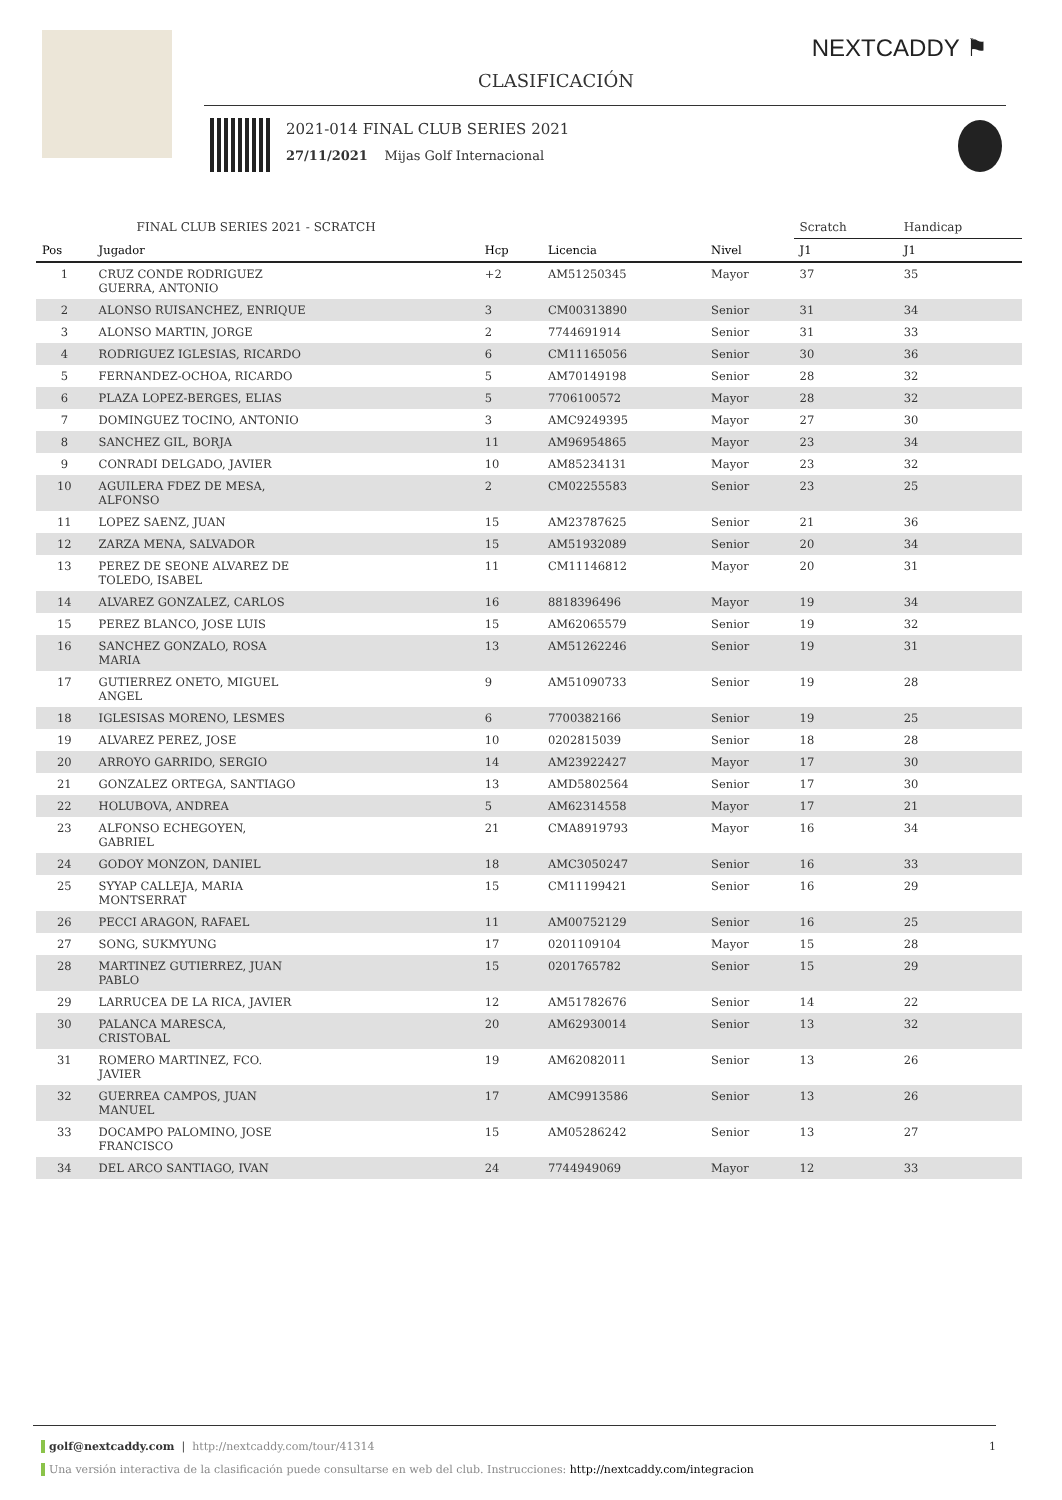NEXTCADDY ⚑
CLASIFICACIÓN
2021-014 FINAL CLUB SERIES 2021
27/11/2021 Mijas Golf Internacional
| | FINAL CLUB SERIES 2021 - SCRATCH | | | | Scratch | Handicap | |
| --- | --- | --- | --- | --- | --- | --- | --- |
| Pos | Jugador | Hcp | Licencia | Nivel | J1 | J1 | |
| 1 | CRUZ CONDE RODRIGUEZ GUERRA, ANTONIO | +2 | AM51250345 | Mayor | 37 | 35 | |
| 2 | ALONSO RUISANCHEZ, ENRIQUE | 3 | CM00313890 | Senior | 31 | 34 | |
| 3 | ALONSO MARTIN, JORGE | 2 | 7744691914 | Senior | 31 | 33 | |
| 4 | RODRIGUEZ IGLESIAS, RICARDO | 6 | CM11165056 | Senior | 30 | 36 | |
| 5 | FERNANDEZ-OCHOA, RICARDO | 5 | AM70149198 | Senior | 28 | 32 | |
| 6 | PLAZA LOPEZ-BERGES, ELIAS | 5 | 7706100572 | Mayor | 28 | 32 | |
| 7 | DOMINGUEZ TOCINO, ANTONIO | 3 | AMC9249395 | Mayor | 27 | 30 | |
| 8 | SANCHEZ GIL, BORJA | 11 | AM96954865 | Mayor | 23 | 34 | |
| 9 | CONRADI DELGADO, JAVIER | 10 | AM85234131 | Mayor | 23 | 32 | |
| 10 | AGUILERA FDEZ DE MESA, ALFONSO | 2 | CM02255583 | Senior | 23 | 25 | |
| 11 | LOPEZ SAENZ, JUAN | 15 | AM23787625 | Senior | 21 | 36 | |
| 12 | ZARZA MENA, SALVADOR | 15 | AM51932089 | Senior | 20 | 34 | |
| 13 | PEREZ DE SEONE ALVAREZ DE TOLEDO, ISABEL | 11 | CM11146812 | Mayor | 20 | 31 | |
| 14 | ALVAREZ GONZALEZ, CARLOS | 16 | 8818396496 | Mayor | 19 | 34 | |
| 15 | PEREZ BLANCO, JOSE LUIS | 15 | AM62065579 | Senior | 19 | 32 | |
| 16 | SANCHEZ GONZALO, ROSA MARIA | 13 | AM51262246 | Senior | 19 | 31 | |
| 17 | GUTIERREZ ONETO, MIGUEL ANGEL | 9 | AM51090733 | Senior | 19 | 28 | |
| 18 | IGLESISAS MORENO, LESMES | 6 | 7700382166 | Senior | 19 | 25 | |
| 19 | ALVAREZ PEREZ, JOSE | 10 | 0202815039 | Senior | 18 | 28 | |
| 20 | ARROYO GARRIDO, SERGIO | 14 | AM23922427 | Mayor | 17 | 30 | |
| 21 | GONZALEZ ORTEGA, SANTIAGO | 13 | AMD5802564 | Senior | 17 | 30 | |
| 22 | HOLUBOVA, ANDREA | 5 | AM62314558 | Mayor | 17 | 21 | |
| 23 | ALFONSO ECHEGOYEN, GABRIEL | 21 | CMA8919793 | Mayor | 16 | 34 | |
| 24 | GODOY MONZON, DANIEL | 18 | AMC3050247 | Senior | 16 | 33 | |
| 25 | SYYAP CALLEJA, MARIA MONTSERRAT | 15 | CM11199421 | Senior | 16 | 29 | |
| 26 | PECCI ARAGON, RAFAEL | 11 | AM00752129 | Senior | 16 | 25 | |
| 27 | SONG, SUKMYUNG | 17 | 0201109104 | Mayor | 15 | 28 | |
| 28 | MARTINEZ GUTIERREZ, JUAN PABLO | 15 | 0201765782 | Senior | 15 | 29 | |
| 29 | LARRUCEA DE LA RICA, JAVIER | 12 | AM51782676 | Senior | 14 | 22 | |
| 30 | PALANCA MARESCA, CRISTOBAL | 20 | AM62930014 | Senior | 13 | 32 | |
| 31 | ROMERO MARTINEZ, FCO. JAVIER | 19 | AM62082011 | Senior | 13 | 26 | |
| 32 | GUERREA CAMPOS, JUAN MANUEL | 17 | AMC9913586 | Senior | 13 | 26 | |
| 33 | DOCAMPO PALOMINO, JOSE FRANCISCO | 15 | AM05286242 | Senior | 13 | 27 | |
| 34 | DEL ARCO SANTIAGO, IVAN | 24 | 7744949069 | Mayor | 12 | 33 | |
golf@nextcaddy.com | http://nextcaddy.com/tour/41314 1
Una versión interactiva de la clasificación puede consultarse en web del club. Instrucciones: http://nextcaddy.com/integracion